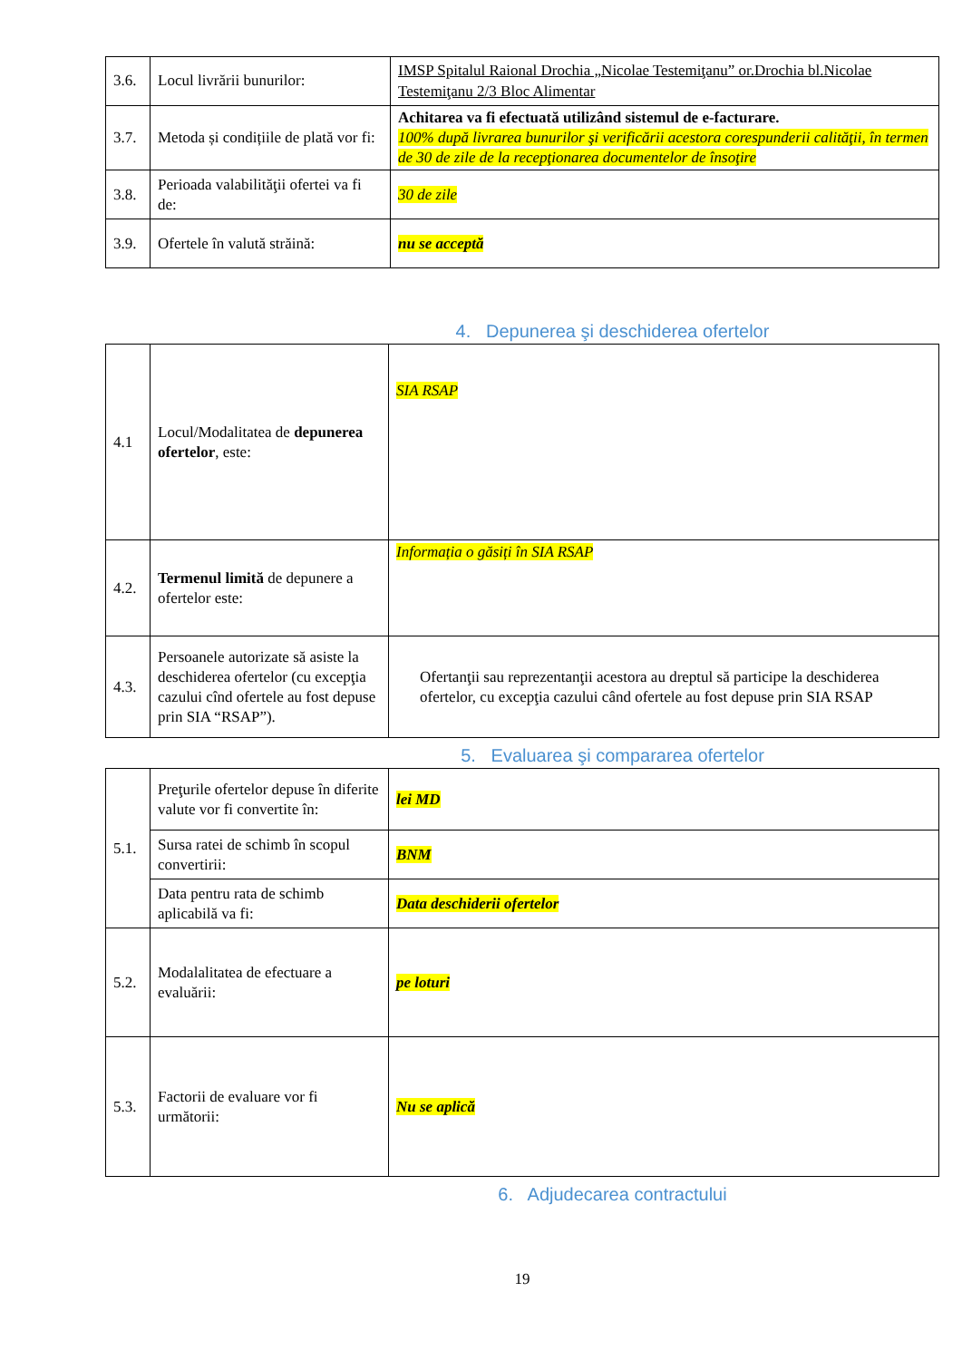| 3.6. | Locul livrării bunurilor: | IMSP Spitalul Raional Drochia „Nicolae Testemiţanu” or.Drochia bl.Nicolae Testemiţanu 2/3 Bloc Alimentar |
| 3.7. | Metoda și condițiile de plată vor fi: | Achitarea va fi efectuată utilizând sistemul de e-facturare. 100% după livrarea bunurilor şi verificării acestora corespunderii calităţii, în termen de 30 de zile de la recepţionarea documentelor de însoţire |
| 3.8. | Perioada valabilităţii ofertei va fi de: | 30 de zile |
| 3.9. | Ofertele în valută străină: | nu se acceptă |
4. Depunerea şi deschiderea ofertelor
| 4.1 | Locul/Modalitatea de depunerea ofertelor , este: | SIA RSAP |
| 4.2. | Termenul limită de depunere a ofertelor este: | Informația o găsiți în SIA RSAP |
| 4.3. | Persoanele autorizate să asiste la deschiderea ofertelor (cu excepţia cazului cînd ofertele au fost depuse prin SIA “RSAP”). | Ofertanţii sau reprezentanţii acestora au dreptul să participe la deschiderea ofertelor, cu excepţia cazului când ofertele au fost depuse prin SIA RSAP |
5. Evaluarea şi compararea ofertelor
| 5.1. | Preţurile ofertelor depuse în diferite valute vor fi convertite în: | lei MD |
| | Sursa ratei de schimb în scopul convertirii: | BNM |
| | Data pentru rata de schimb aplicabilă va fi: | Data deschiderii ofertelor |
| 5.2. | Modalalitatea de efectuare a evaluării: | pe loturi |
| 5.3. | Factorii de evaluare vor fi următorii: | Nu se aplică |
6. Adjudecarea contractului
19